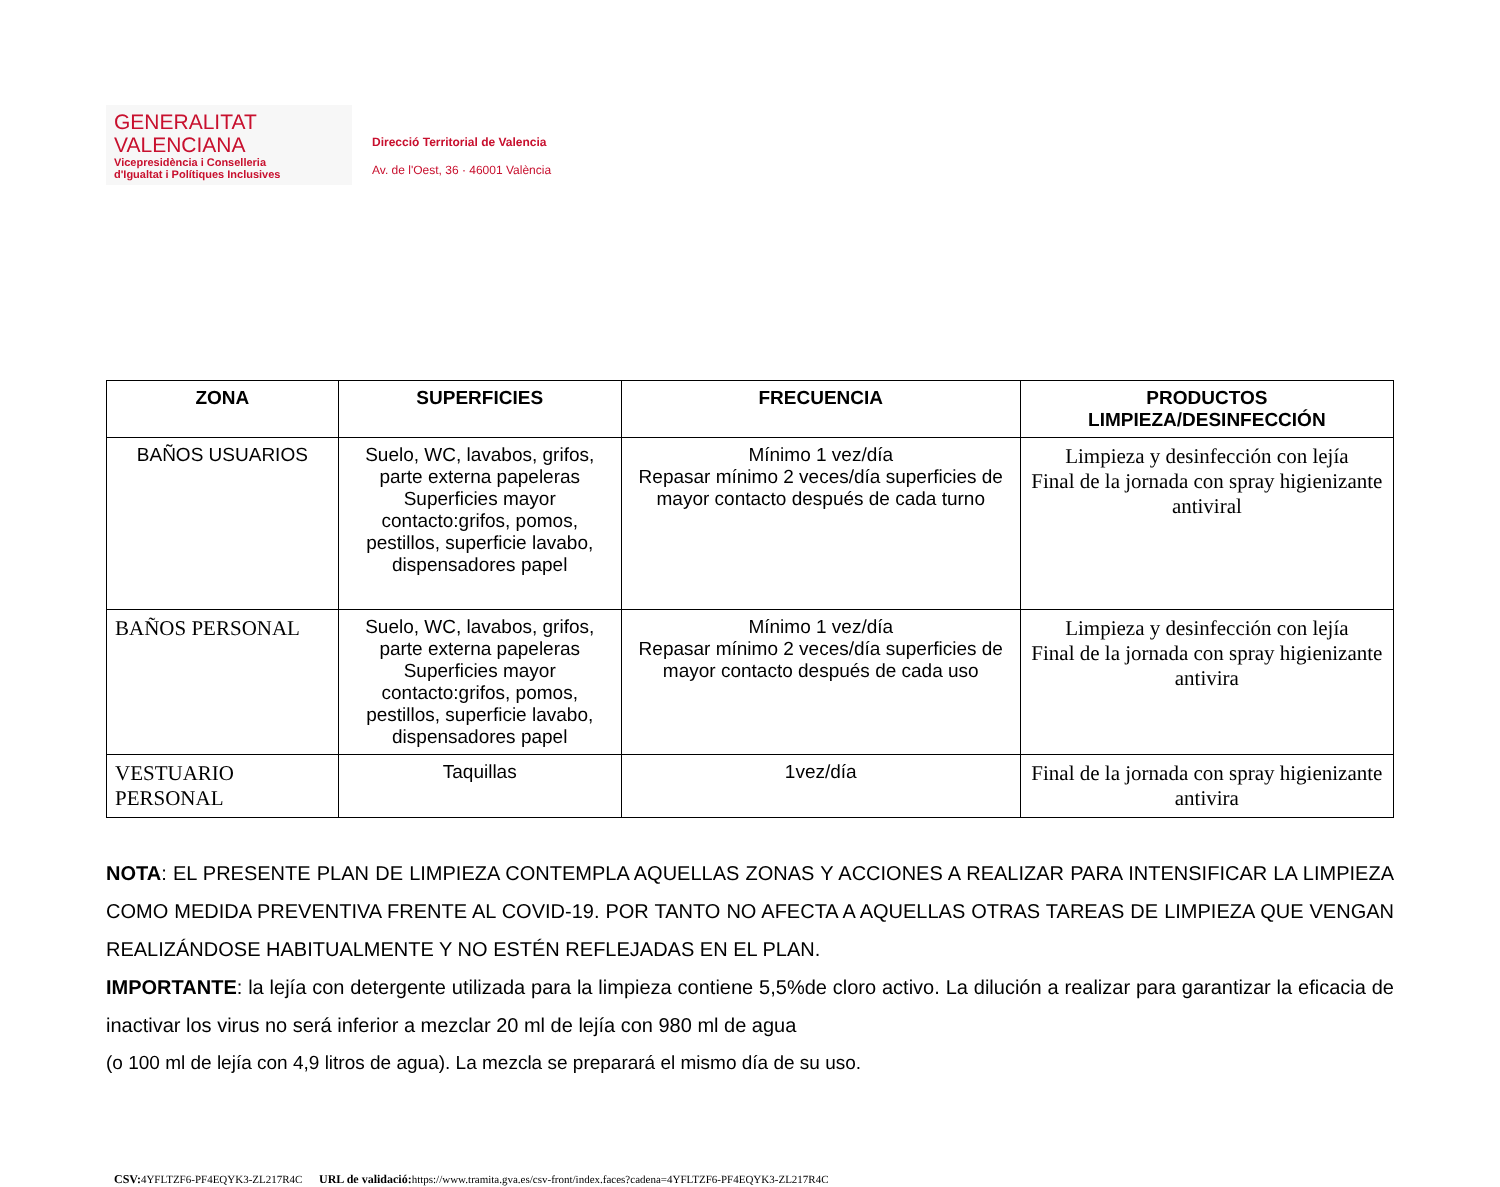GENERALITAT
VALENCIANA
Vicepresidència i Conselleria
d'Igualtat i Polítiques Inclusives
Direcció Territorial de Valencia
Av. de l'Oest, 36 · 46001 València
| ZONA | SUPERFICIES | FRECUENCIA | PRODUCTOS LIMPIEZA/DESINFECCIÓN |
| --- | --- | --- | --- |
| BAÑOS USUARIOS | Suelo, WC, lavabos, grifos, parte externa papeleras Superficies mayor contacto:grifos, pomos, pestillos, superficie lavabo, dispensadores papel | Mínimo 1 vez/día Repasar mínimo 2 veces/día superficies de mayor contacto después de cada turno | Limpieza y desinfección con lejía Final de la jornada con spray higienizante antiviral |
| BAÑOS PERSONAL | Suelo, WC, lavabos, grifos, parte externa papeleras Superficies mayor contacto:grifos, pomos, pestillos, superficie lavabo, dispensadores papel | Mínimo 1 vez/día Repasar mínimo 2 veces/día superficies de mayor contacto después de cada uso | Limpieza y desinfección con lejía Final de la jornada con spray higienizante antivira |
| VESTUARIO PERSONAL | Taquillas | 1vez/día | Final de la jornada con spray higienizante antivira |
NOTA: EL PRESENTE PLAN DE LIMPIEZA CONTEMPLA AQUELLAS ZONAS Y ACCIONES A REALIZAR PARA INTENSIFICAR LA LIMPIEZA COMO MEDIDA PREVENTIVA FRENTE AL COVID-19. POR TANTO NO AFECTA A AQUELLAS OTRAS TAREAS DE LIMPIEZA QUE VENGAN REALIZÁNDOSE HABITUALMENTE Y NO ESTÉN REFLEJADAS EN EL PLAN.
IMPORTANTE: la lejía con detergente utilizada para la limpieza contiene 5,5%de cloro activo. La dilución a realizar para garantizar la eficacia de inactivar los virus no será inferior a mezclar 20 ml de lejía con 980 ml de agua
(o 100 ml de lejía con 4,9 litros de agua). La mezcla se preparará el mismo día de su uso.
CSV: 4YFLTZF6-PF4EQYK3-ZL217R4C URL de validació: https://www.tramita.gva.es/csv-front/index.faces?cadena=4YFLTZF6-PF4EQYK3-ZL217R4C